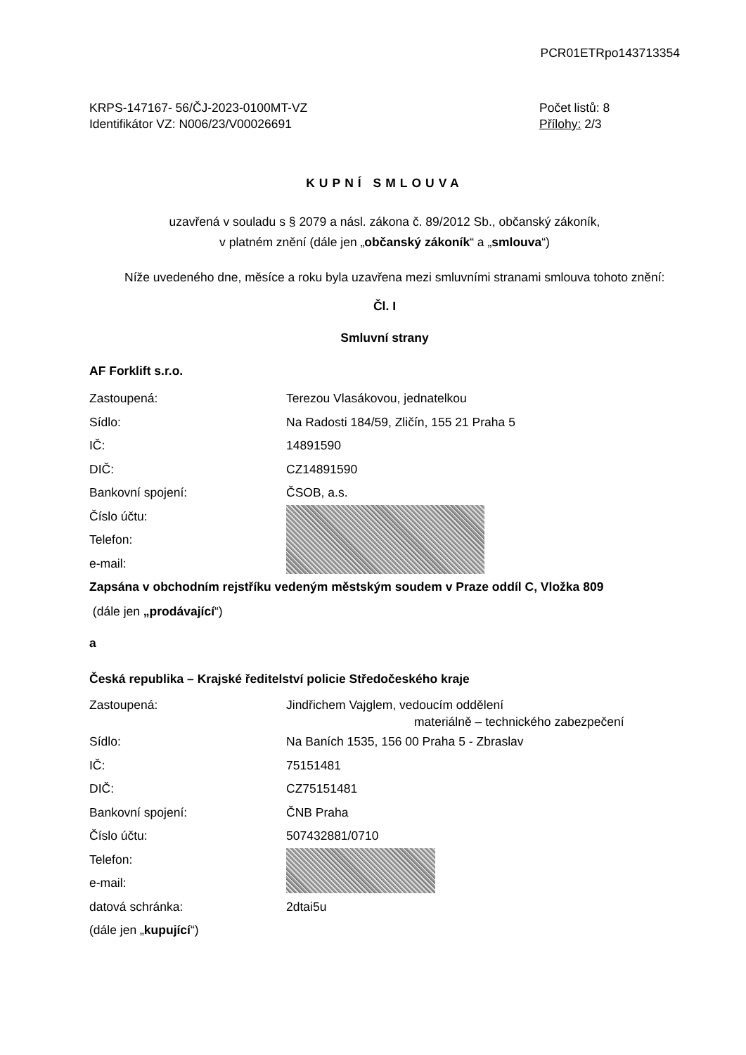PCR01ETRpo143713354
KRPS-147167- 56/ČJ-2023-0100MT-VZ
Identifikátor VZ: N006/23/V00026691
Počet listů: 8
Přílohy: 2/3
KUPNÍ SMLOUVA
uzavřená v souladu s § 2079 a násl. zákona č. 89/2012 Sb., občanský zákoník,
v platném znění (dále jen „občanský zákoník“ a „smlouva“)
Níže uvedeného dne, měsíce a roku byla uzavřena mezi smluvními stranami smlouva tohoto znění:
Čl. I
Smluvní strany
AF Forklift s.r.o.
Zastoupená: Terezou Vlasákovou, jednatelkou
Sídlo: Na Radosti 184/59, Zličín, 155 21 Praha 5
IČ: 14891590
DIČ: CZ14891590
Bankovní spojení: ČSOB, a.s.
Číslo účtu:
Telefon:
e-mail:
Zapsána v obchodním rejstříku vedeným městským soudem v Praze oddíl C, Vložka 809
(dále jen „prodávající“)
a
Česká republika – Krajské ředitelství policie Středočeského kraje
Zastoupená: Jindřichem Vajglem, vedoucím oddělení
materiálně – technického zabezpečení
Sídlo: Na Baních 1535, 156 00 Praha 5 - Zbraslav
IČ: 75151481
DIČ: CZ75151481
Bankovní spojení: ČNB Praha
Číslo účtu: 507432881/0710
Telefon:
e-mail:
datová schránka: 2dtai5u
(dále jen „kupující“)